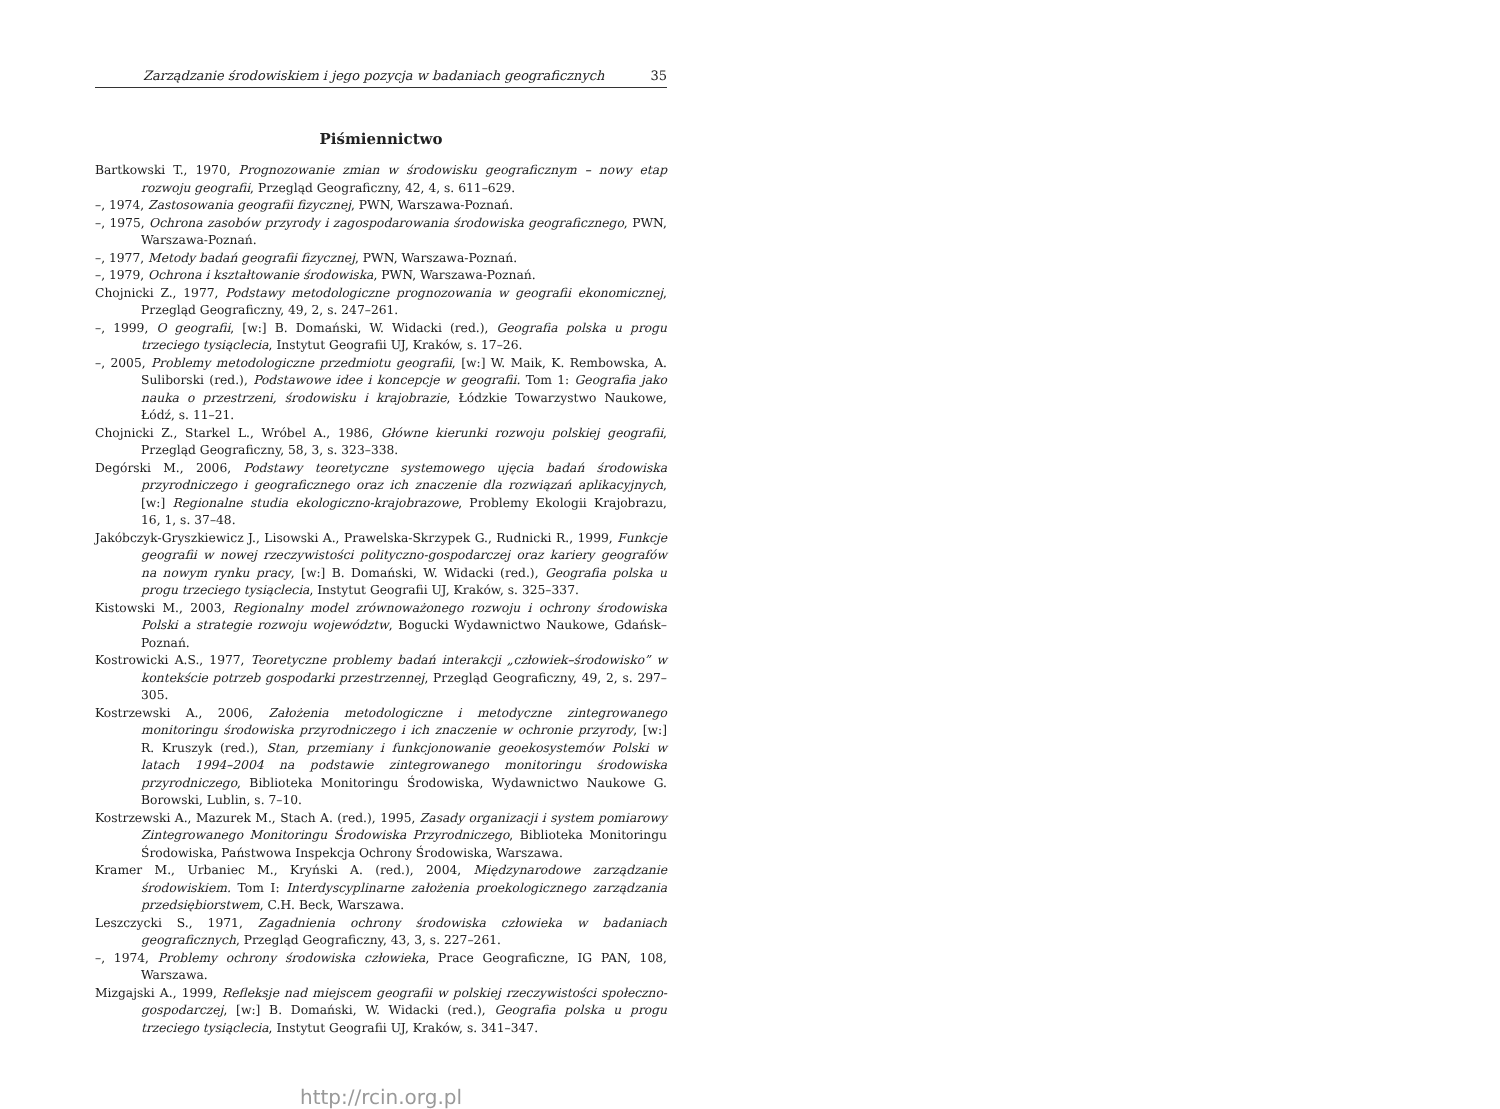Zarządzanie środowiskiem i jego pozycja w badaniach geograficznych 35
Piśmiennictwo
Bartkowski T., 1970, Prognozowanie zmian w środowisku geograficznym – nowy etap rozwoju geografii, Przegląd Geograficzny, 42, 4, s. 611–629.
–, 1974, Zastosowania geografii fizycznej, PWN, Warszawa-Poznań.
–, 1975, Ochrona zasobów przyrody i zagospodarowania środowiska geograficznego, PWN, Warszawa-Poznań.
–, 1977, Metody badań geografii fizycznej, PWN, Warszawa-Poznań.
–, 1979, Ochrona i kształtowanie środowiska, PWN, Warszawa-Poznań.
Chojnicki Z., 1977, Podstawy metodologiczne prognozowania w geografii ekonomicznej, Przegląd Geograficzny, 49, 2, s. 247–261.
–, 1999, O geografii, [w:] B. Domański, W. Widacki (red.), Geografia polska u progu trzeciego tysiąclecia, Instytut Geografii UJ, Kraków, s. 17–26.
–, 2005, Problemy metodologiczne przedmiotu geografii, [w:] W. Maik, K. Rembowska, A. Suliborski (red.), Podstawowe idee i koncepcje w geografii. Tom 1: Geografia jako nauka o przestrzeni, środowisku i krajobrazie, Łódzkie Towarzystwo Naukowe, Łódź, s. 11–21.
Chojnicki Z., Starkel L., Wróbel A., 1986, Główne kierunki rozwoju polskiej geografii, Przegląd Geograficzny, 58, 3, s. 323–338.
Degórski M., 2006, Podstawy teoretyczne systemowego ujęcia badań środowiska przyrodniczego i geograficznego oraz ich znaczenie dla rozwiązań aplikacyjnych, [w:] Regionalne studia ekologiczno-krajobrazowe, Problemy Ekologii Krajobrazu, 16, 1, s. 37–48.
Jakóbczyk-Gryszkiewicz J., Lisowski A., Prawelska-Skrzypek G., Rudnicki R., 1999, Funkcje geografii w nowej rzeczywistości polityczno-gospodarczej oraz kariery geografów na nowym rynku pracy, [w:] B. Domański, W. Widacki (red.), Geografia polska u progu trzeciego tysiąclecia, Instytut Geografii UJ, Kraków, s. 325–337.
Kistowski M., 2003, Regionalny model zrównoważonego rozwoju i ochrony środowiska Polski a strategie rozwoju województw, Bogucki Wydawnictwo Naukowe, Gdańsk–Poznań.
Kostrowicki A.S., 1977, Teoretyczne problemy badań interakcji „człowiek–środowisko” w kontekście potrzeb gospodarki przestrzennej, Przegląd Geograficzny, 49, 2, s. 297–305.
Kostrzewski A., 2006, Założenia metodologiczne i metodyczne zintegrowanego monitoringu środowiska przyrodniczego i ich znaczenie w ochronie przyrody, [w:] R. Kruszyk (red.), Stan, przemiany i funkcjonowanie geoekosystemów Polski w latach 1994–2004 na podstawie zintegrowanego monitoringu środowiska przyrodniczego, Biblioteka Monitoringu Środowiska, Wydawnictwo Naukowe G. Borowski, Lublin, s. 7–10.
Kostrzewski A., Mazurek M., Stach A. (red.), 1995, Zasady organizacji i system pomiarowy Zintegrowanego Monitoringu Środowiska Przyrodniczego, Biblioteka Monitoringu Środowiska, Państwowa Inspekcja Ochrony Środowiska, Warszawa.
Kramer M., Urbaniec M., Kryński A. (red.), 2004, Międzynarodowe zarządzanie środowiskiem. Tom I: Interdyscyplinarne założenia proekologicznego zarządzania przedsiębiorstwem, C.H. Beck, Warszawa.
Leszczycki S., 1971, Zagadnienia ochrony środowiska człowieka w badaniach geograficznych, Przegląd Geograficzny, 43, 3, s. 227–261.
–, 1974, Problemy ochrony środowiska człowieka, Prace Geograficzne, IG PAN, 108, Warszawa.
Mizgajski A., 1999, Refleksje nad miejscem geografii w polskiej rzeczywistości społeczno-gospodarczej, [w:] B. Domański, W. Widacki (red.), Geografia polska u progu trzeciego tysiąclecia, Instytut Geografii UJ, Kraków, s. 341–347.
http://rcin.org.pl